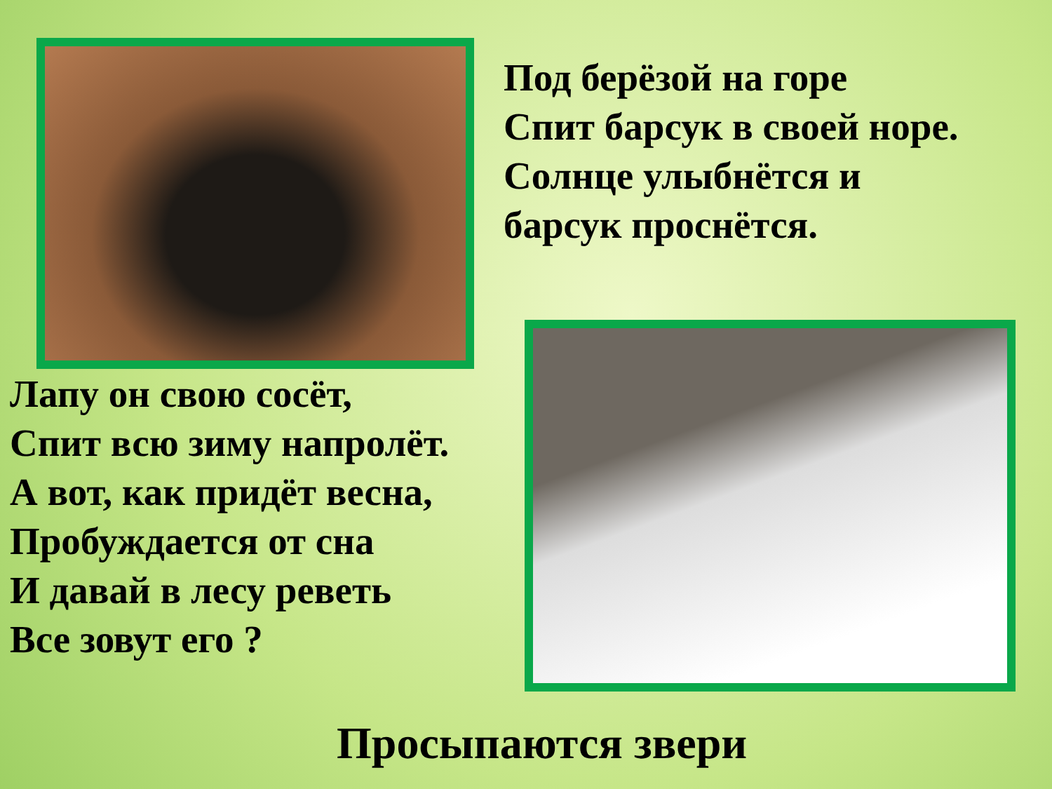Под берёзой на горе
Спит барсук в своей норе.
Солнце улыбнётся и
барсук проснётся.
Лапу он свою сосёт,
Спит всю зиму напролёт.
А вот, как придёт весна,
Пробуждается от сна
И давай в лесу реветь
Все зовут его ?
Просыпаются звери